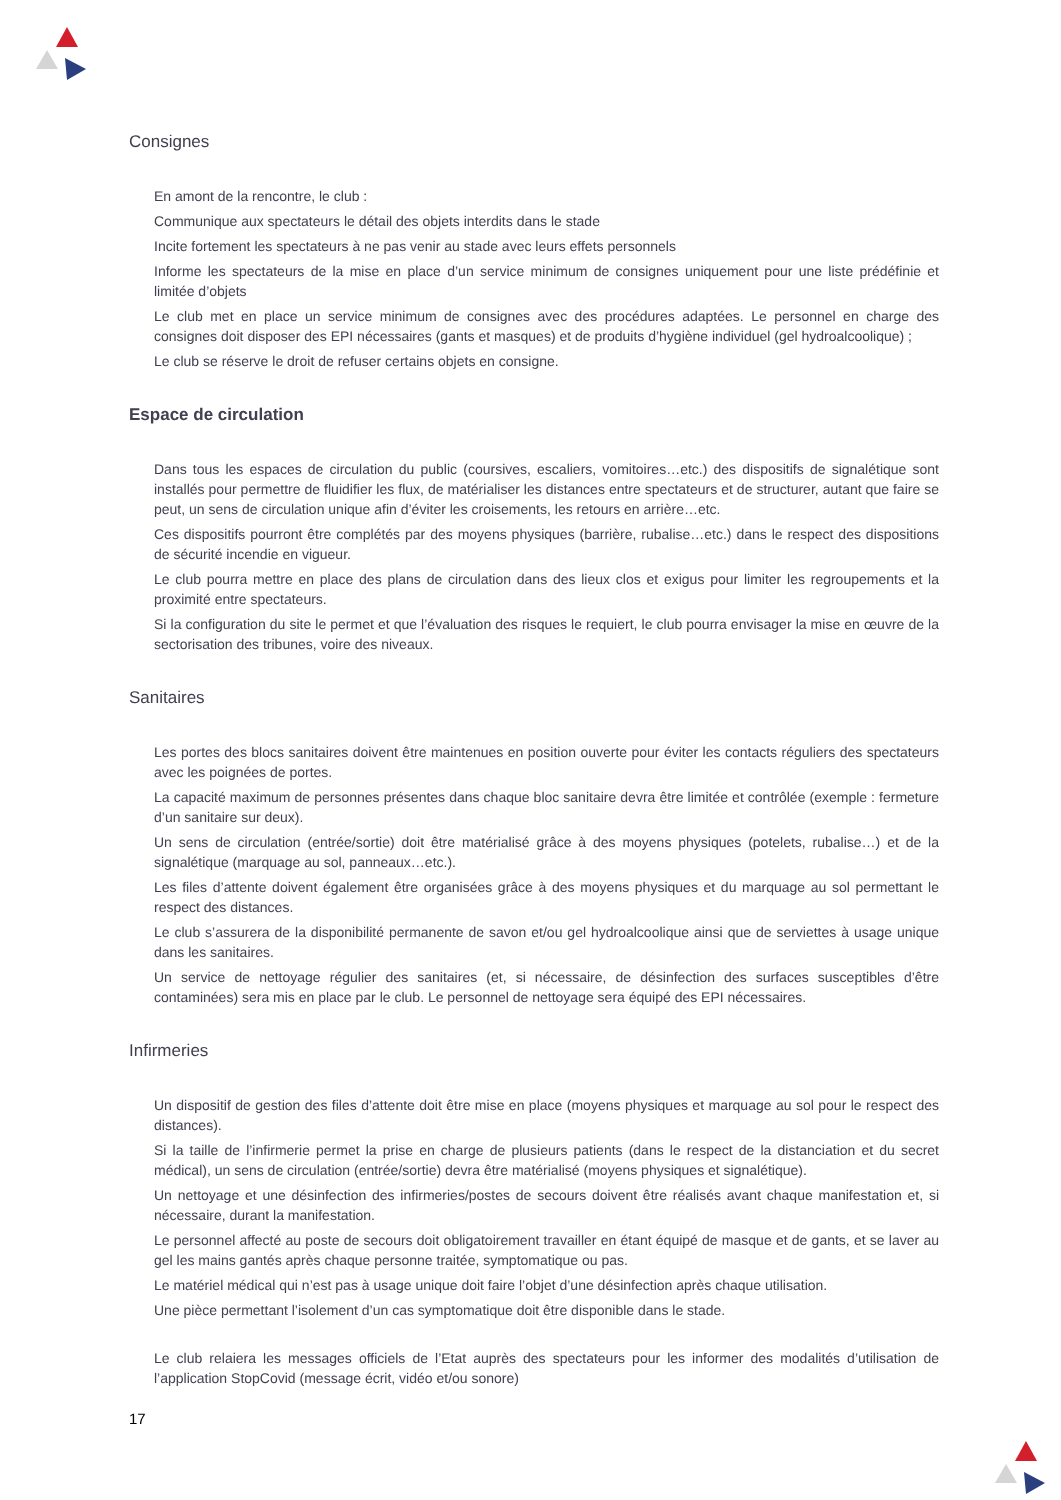Consignes
En amont de la rencontre, le club :
Communique aux spectateurs le détail des objets interdits dans le stade
Incite fortement les spectateurs à ne pas venir au stade avec leurs effets personnels
Informe les spectateurs de la mise en place d’un service minimum de consignes uniquement pour une liste prédéfinie et limitée d’objets
Le club met en place un service minimum de consignes avec des procédures adaptées. Le personnel en charge des consignes doit disposer des EPI nécessaires (gants et masques) et de produits d’hygiène individuel (gel hydroalcoolique) ;
Le club se réserve le droit de refuser certains objets en consigne.
Espace de circulation
Dans tous les espaces de circulation du public (coursives, escaliers, vomitoires…etc.) des dispositifs de signalétique sont installés pour permettre de fluidifier les flux, de matérialiser les distances entre spectateurs et de structurer, autant que faire se peut, un sens de circulation unique afin d’éviter les croisements, les retours en arrière…etc.
Ces dispositifs pourront être complétés par des moyens physiques (barrière, rubalise…etc.) dans le respect des dispositions de sécurité incendie en vigueur.
Le club pourra mettre en place des plans de circulation dans des lieux clos et exigus pour limiter les regroupements et la proximité entre spectateurs.
Si la configuration du site le permet et que l’évaluation des risques le requiert, le club pourra envisager la mise en œuvre de la sectorisation des tribunes, voire des niveaux.
Sanitaires
Les portes des blocs sanitaires doivent être maintenues en position ouverte pour éviter les contacts réguliers des spectateurs avec les poignées de portes.
La capacité maximum de personnes présentes dans chaque bloc sanitaire devra être limitée et contrôlée (exemple : fermeture d’un sanitaire sur deux).
Un sens de circulation (entrée/sortie) doit être matérialisé grâce à des moyens physiques (potelets, rubalise…) et de la signalétique (marquage au sol, panneaux…etc.).
Les files d’attente doivent également être organisées grâce à des moyens physiques et du marquage au sol permettant le respect des distances.
Le club s’assurera de la disponibilité permanente de savon et/ou gel hydroalcoolique ainsi que de serviettes à usage unique dans les sanitaires.
Un service de nettoyage régulier des sanitaires (et, si nécessaire, de désinfection des surfaces susceptibles d’être contaminées) sera mis en place par le club. Le personnel de nettoyage sera équipé des EPI nécessaires.
Infirmeries
Un dispositif de gestion des files d’attente doit être mise en place (moyens physiques et marquage au sol pour le respect des distances).
Si la taille de l’infirmerie permet la prise en charge de plusieurs patients (dans le respect de la distanciation et du secret médical), un sens de circulation (entrée/sortie) devra être matérialisé (moyens physiques et signalétique).
Un nettoyage et une désinfection des infirmeries/postes de secours doivent être réalisés avant chaque manifestation et, si nécessaire, durant la manifestation.
Le personnel affecté au poste de secours doit obligatoirement travailler en étant équipé de masque et de gants, et se laver au gel les mains gantés après chaque personne traitée, symptomatique ou pas.
Le matériel médical qui n’est pas à usage unique doit faire l’objet d’une désinfection après chaque utilisation.
Une pièce permettant l’isolement d’un cas symptomatique doit être disponible dans le stade.
Le club relaiera les messages officiels de l’Etat auprès des spectateurs pour les informer des modalités d’utilisation de l’application StopCovid (message écrit, vidéo et/ou sonore)
17